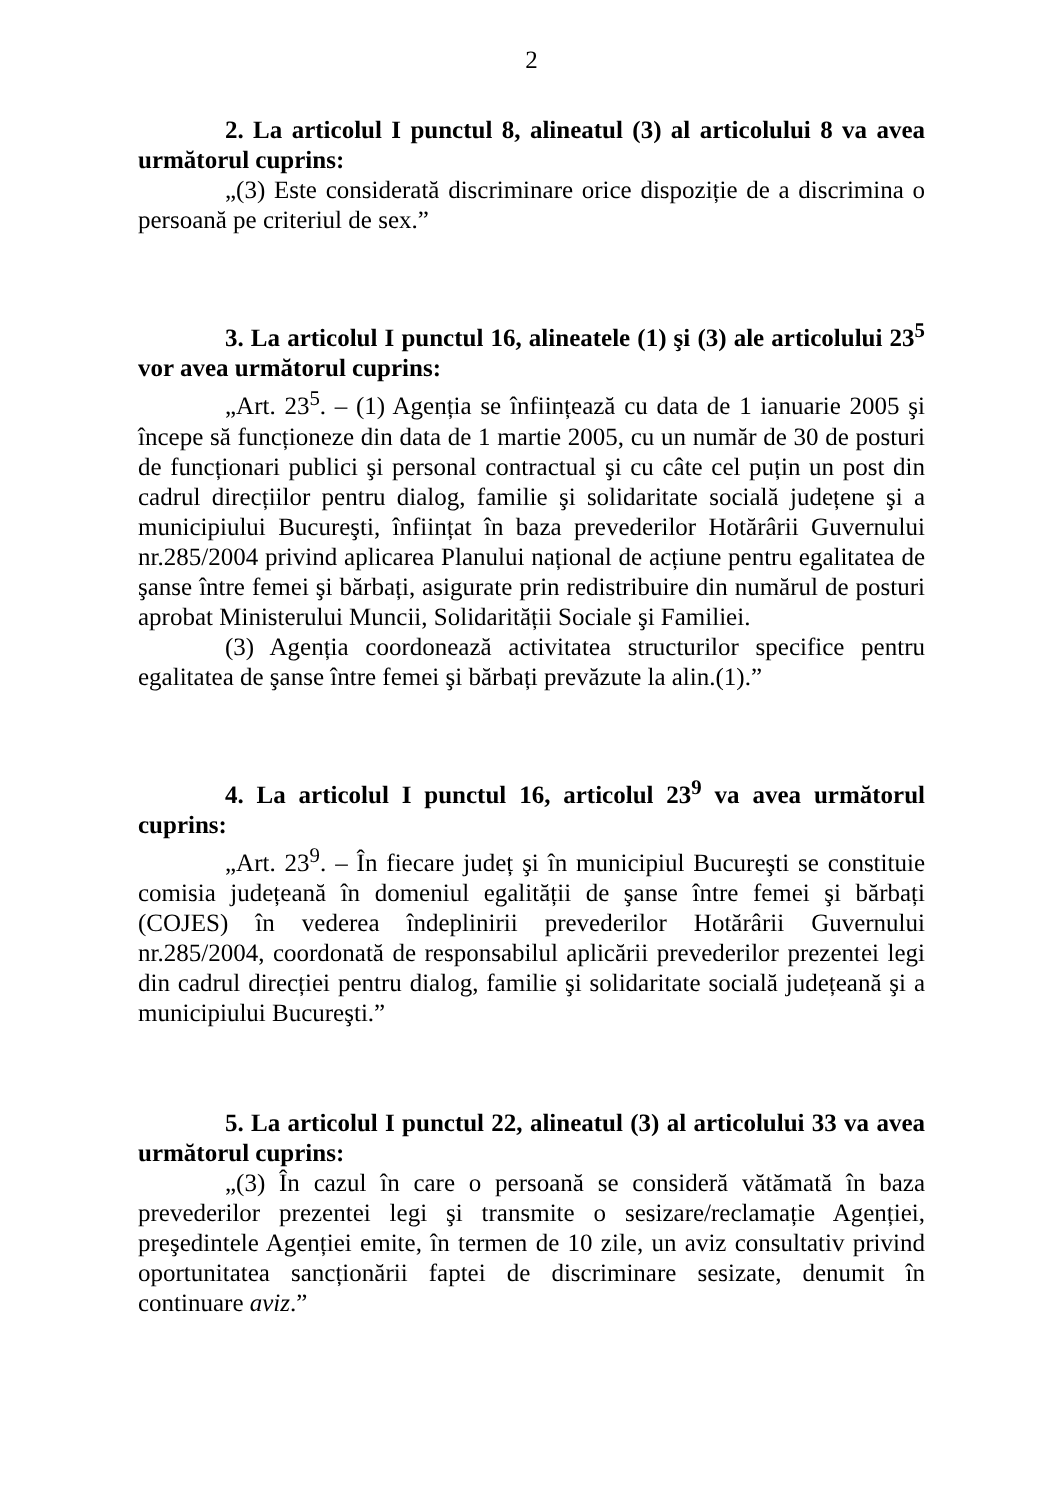2
2. La articolul I punctul 8, alineatul (3) al articolului 8 va avea următorul cuprins:
„(3) Este considerată discriminare orice dispoziție de a discrimina o persoană pe criteriul de sex.”
3. La articolul I punctul 16, alineatele (1) şi (3) ale articolului 23<sup>5</sup> vor avea următorul cuprins:
„Art. 23<sup>5</sup>. – (1) Agenția se înființează cu data de 1 ianuarie 2005 şi începe să funcționeze din data de 1 martie 2005, cu un număr de 30 de posturi de funcționari publici şi personal contractual şi cu câte cel puțin un post din cadrul direcțiilor pentru dialog, familie şi solidaritate socială județene şi a municipiului Bucureşti, înființat în baza prevederilor Hotărârii Guvernului nr.285/2004 privind aplicarea Planului național de acțiune pentru egalitatea de şanse între femei şi bărbați, asigurate prin redistribuire din numărul de posturi aprobat Ministerului Muncii, Solidarității Sociale şi Familiei.
(3) Agenția coordonează activitatea structurilor specifice pentru egalitatea de şanse între femei şi bărbați prevăzute la alin.(1).”
4. La articolul I punctul 16, articolul 23<sup>9</sup> va avea următorul cuprins:
„Art. 23<sup>9</sup>. – În fiecare județ şi în municipiul Bucureşti se constituie comisia județeană în domeniul egalității de şanse între femei şi bărbați (COJES) în vederea îndeplinirii prevederilor Hotărârii Guvernului nr.285/2004, coordonată de responsabilul aplicării prevederilor prezentei legi din cadrul direcției pentru dialog, familie şi solidaritate socială județeană şi a municipiului Bucureşti.”
5. La articolul I punctul 22, alineatul (3) al articolului 33 va avea următorul cuprins:
„(3) În cazul în care o persoană se consideră vătămată în baza prevederilor prezentei legi şi transmite o sesizare/reclamație Agenției, preşedintele Agenției emite, în termen de 10 zile, un aviz consultativ privind oportunitatea sancționării faptei de discriminare sesizate, denumit în continuare aviz.”